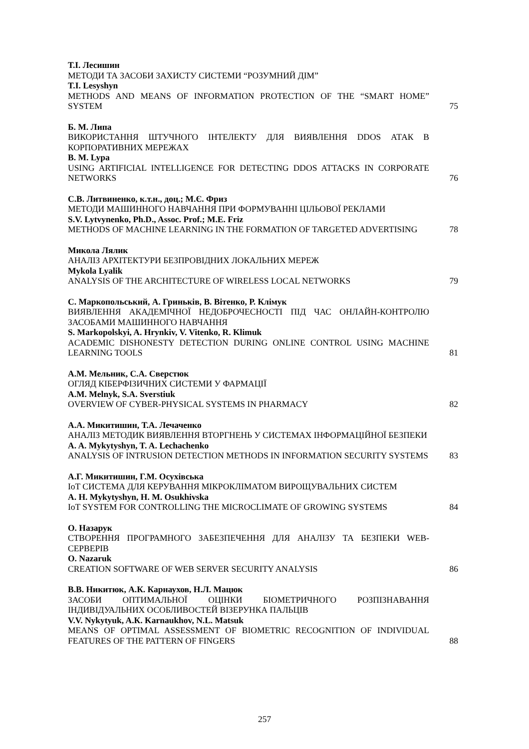Т.І. Лесишин
МЕТОДИ ТА ЗАСОБИ ЗАХИСТУ СИСТЕМИ “РОЗУМНИЙ ДІМ”
T.I. Lesyshyn
METHODS AND MEANS OF INFORMATION PROTECTION OF THE “SMART HOME” SYSTEM
75
Б. М. Липа
ВИКОРИСТАННЯ ШТУЧНОГО ІНТЕЛЕКТУ ДЛЯ ВИЯВЛЕННЯ DDOS АТАК В КОРПОРАТИВНИХ МЕРЕЖАХ
B. M. Lypa
USING ARTIFICIAL INTELLIGENCE FOR DETECTING DDOS ATTACKS IN CORPORATE NETWORKS
76
С.В. Литвиненко, к.т.н., доц.; М.Є. Фриз
МЕТОДИ МАШИННОГО НАВЧАННЯ ПРИ ФОРМУВАННІ ЦІЛЬОВОЇ РЕКЛАМИ
S.V. Lytvynenko, Ph.D., Assoc. Prof.; M.E. Friz
METHODS OF MACHINE LEARNING IN THE FORMATION OF TARGETED ADVERTISING
78
Микола Лялик
АНАЛІЗ АРХІТЕКТУРИ БЕЗПРОВІДНИХ ЛОКАЛЬНИХ МЕРЕЖ
Mykola Lyalik
ANALYSIS OF THE ARCHITECTURE OF WIRELESS LOCAL NETWORKS
79
С. Маркопольський, А. Гриньків, В. Вітенко, Р. Клімук
ВИЯВЛЕННЯ АКАДЕМІЧНОЇ НЕДОБРОЧЕСНОСТІ ПІД ЧАС ОНЛАЙН-КОНТРОЛЮ ЗАСОБАМИ МАШИННОГО НАВЧАННЯ
S. Markopolskyi, A. Hrynkiv, V. Vitenko, R. Klimuk
ACADEMIC DISHONESTY DETECTION DURING ONLINE CONTROL USING MACHINE LEARNING TOOLS
81
А.М. Мельник, С.А. Сверстюк
ОГЛЯД КІБЕРФІЗИЧНИХ СИСТЕМИ У ФАРМАЦІЇ
A.M. Melnyk, S.A. Sverstiuk
OVERVIEW OF CYBER-PHYSICAL SYSTEMS IN PHARMACY
82
А.А. Микитишин, Т.А. Лечаченко
АНАЛІЗ МЕТОДИК ВИЯВЛЕННЯ ВТОРГНЕНЬ У СИСТЕМАХ ІНФОРМАЦІЙНОЇ БЕЗПЕКИ
A. A. Mykytyshyn, T. A. Lechachenko
ANALYSIS OF INTRUSION DETECTION METHODS IN INFORMATION SECURITY SYSTEMS
83
А.Г. Микитишин, Г.М. Осухівська
IoT СИСТЕМА ДЛЯ КЕРУВАННЯ МІКРОКЛІМАТОМ ВИРОЩУВАЛЬНИХ СИСТЕМ
A. H. Mykytyshyn, H. M. Osukhivska
IoT SYSTEM FOR CONTROLLING THE MICROCLIMATE OF GROWING SYSTEMS
84
О. Назарук
СТВОРЕННЯ ПРОГРАМНОГО ЗАБЕЗПЕЧЕННЯ ДЛЯ АНАЛІЗУ ТА БЕЗПЕКИ WEB-СЕРВЕРІВ
O. Nazaruk
CREATION SOFTWARE OF WEB SERVER SECURITY ANALYSIS
86
В.В. Никитюк, А.К. Карнаухов, Н.Л. Мацюк
ЗАСОБИ ОПТИМАЛЬНОЇ ОЦІНКИ БІОМЕТРИЧНОГО РОЗПІЗНАВАННЯ ІНДИВІДУАЛЬНИХ ОСОБЛИВОСТЕЙ ВІЗЕРУНКА ПАЛЬЦІВ
V.V. Nykytyuk, A.К. Karnaukhov, N.L. Matsuk
MEANS OF OPTIMAL ASSESSMENT OF BIOMETRIC RECOGNITION OF INDIVIDUAL FEATURES OF THE PATTERN OF FINGERS
88
257